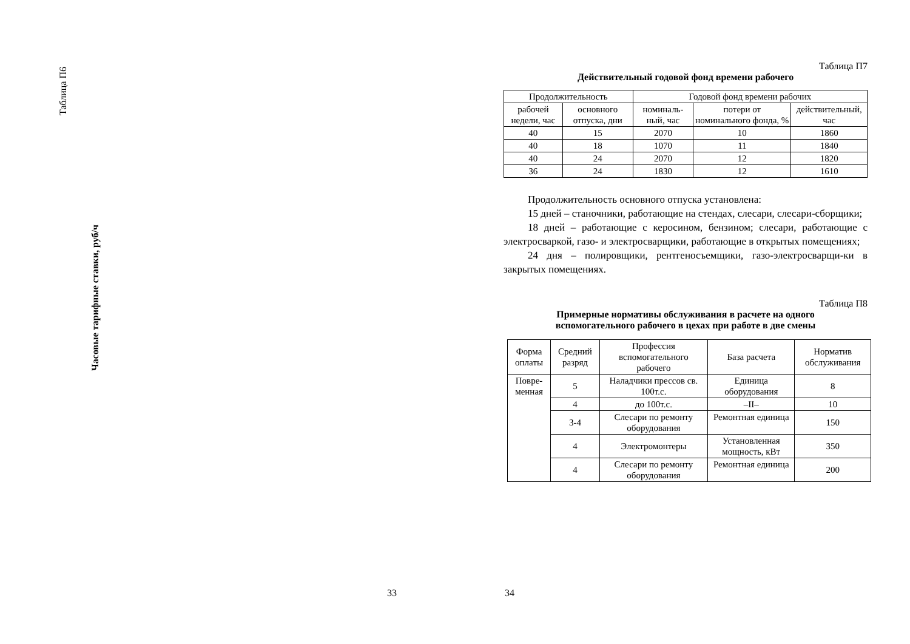Таблица П6
Часовые тарифные ставки, руб/ч
33
Таблица П7
Действительный годовой фонд времени рабочего
| Продолжительность | | Годовой фонд времени рабочих | | |
| --- | --- | --- | --- | --- |
| рабочей недели, час | основного отпуска, дни | номиналь-ный, час | потери от номинального фонда, % | действительный, час |
| 40 | 15 | 2070 | 10 | 1860 |
| 40 | 18 | 1070 | 11 | 1840 |
| 40 | 24 | 2070 | 12 | 1820 |
| 36 | 24 | 1830 | 12 | 1610 |
Продолжительность основного отпуска установлена:
15 дней – станочники, работающие на стендах, слесари, слесари-сборщики;
18 дней – работающие с керосином, бензином; слесари, работающие с электросваркой, газо- и электросварщики, работающие в открытых помещениях;
24 дня – полировщики, рентгеносъемщики, газо-электросварщи-ки в закрытых помещениях.
Таблица П8
Примерные нормативы обслуживания в расчете на одного
вспомогательного рабочего в цехах при работе в две смены
| Форма оплаты | Средний разряд | Профессия вспомогательного рабочего | База расчета | Норматив обслуживания |
| --- | --- | --- | --- | --- |
| Повре- менная | 5 | Наладчики прессов св. 100т.с. | Единица оборудования | 8 |
| | 4 | до 100т.с. | –II– | 10 |
| | 3-4 | Слесари по ремонту оборудования | Ремонтная единица | 150 |
| | 4 | Электромонтеры | Установленная мощность, кВт | 350 |
| | 4 | Слесари по ремонту оборудования | Ремонтная единица | 200 |
34